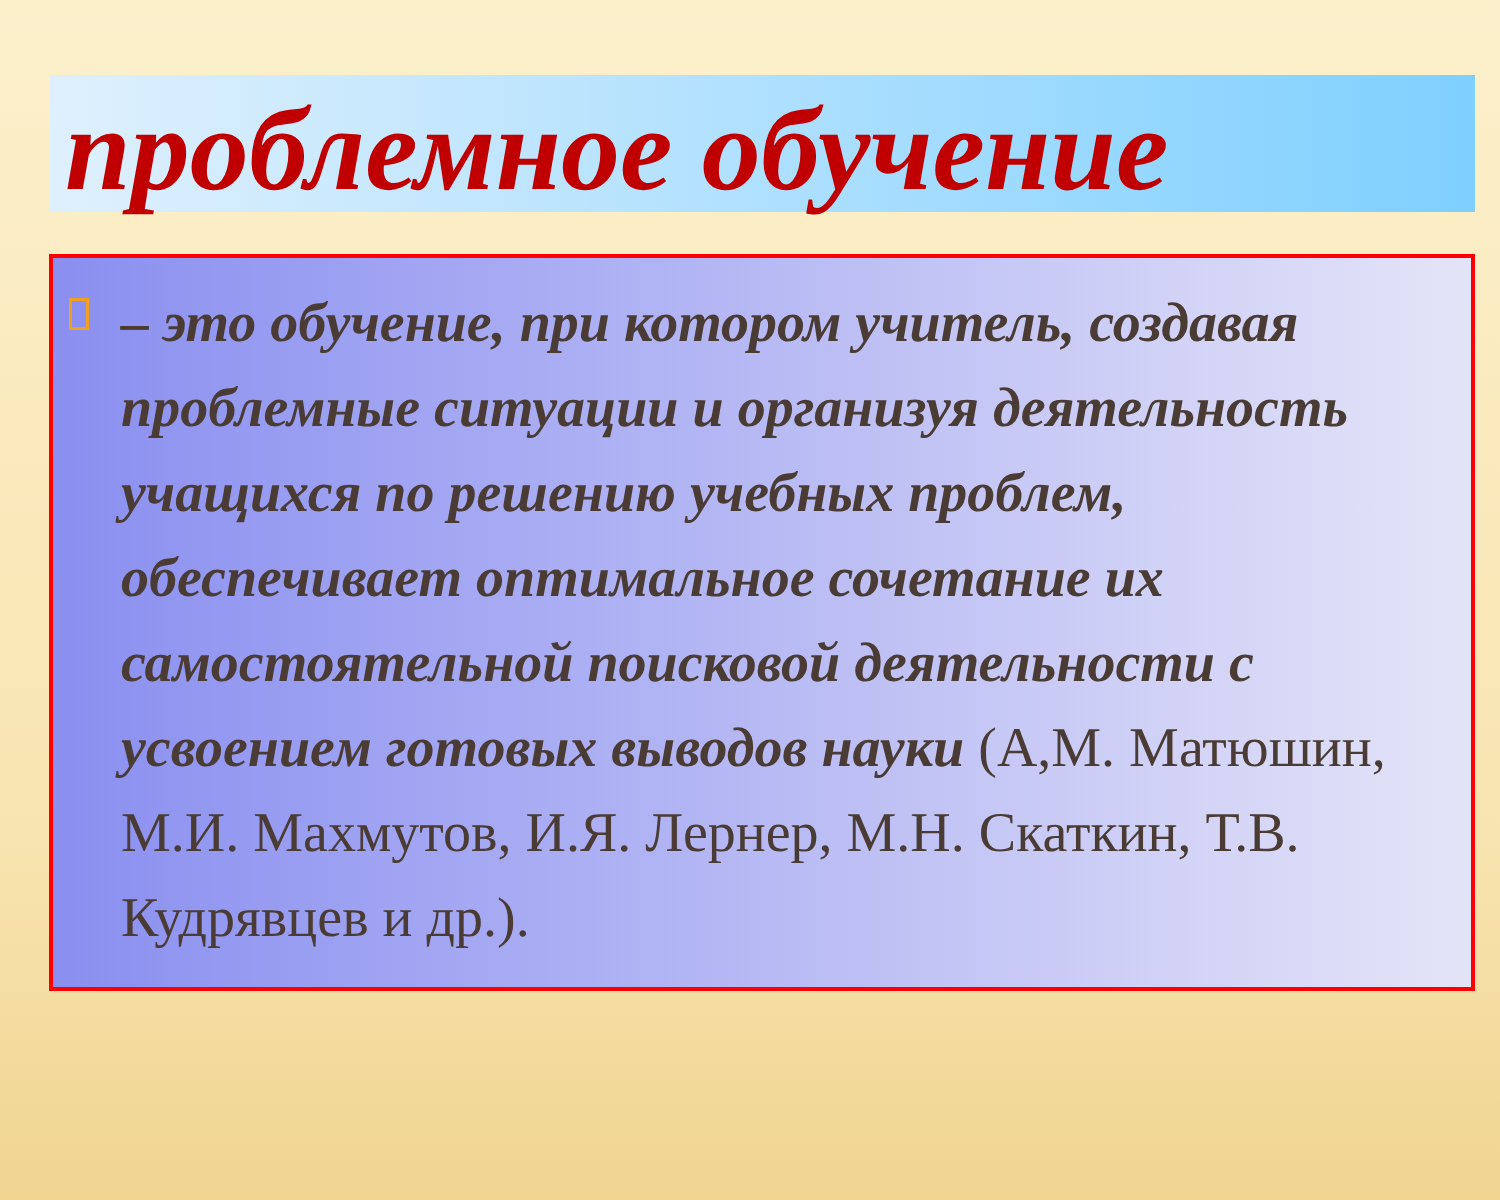проблемное обучение
– это обучение, при котором учитель, создавая проблемные ситуации и организуя деятельность учащихся по решению учебных проблем, обеспечивает оптимальное сочетание их самостоятельной поисковой деятельности с усвоением готовых выводов науки (А,М. Матюшин, М.И. Махмутов, И.Я. Лернер, М.Н. Скаткин, Т.В. Кудрявцев и др.).